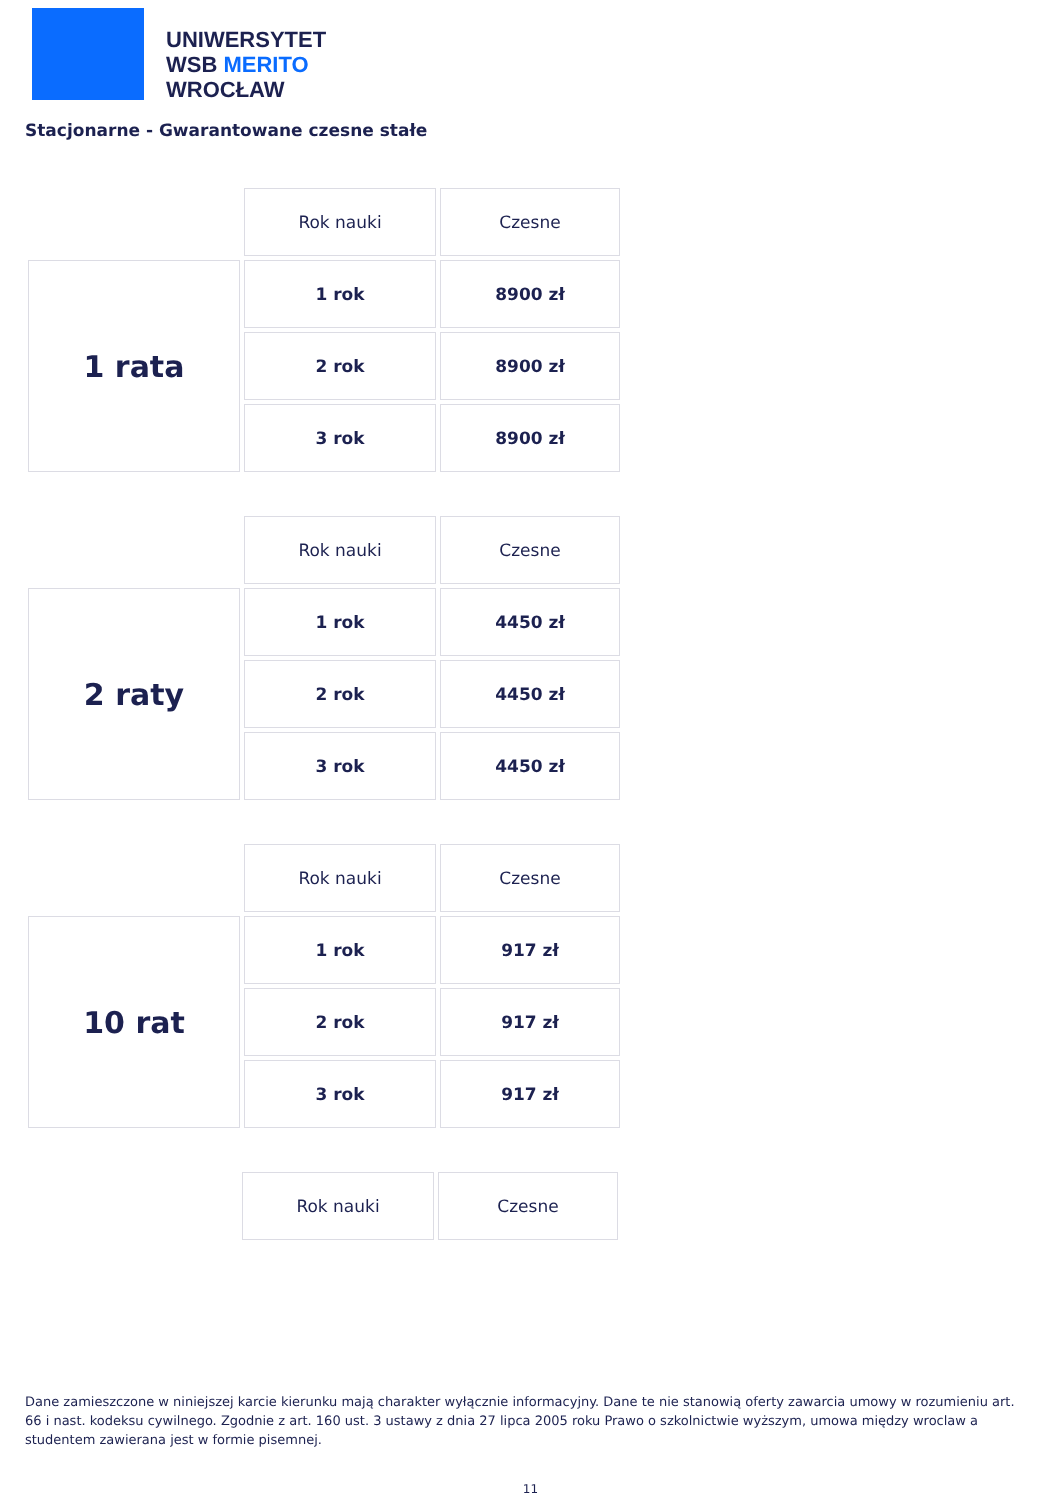UNIWERSYTET
WSB MERITO
WROCŁAW
Stacjonarne - Gwarantowane czesne stałe
| | Rok nauki | Czesne |
| 1 rata | 1 rok | 8900 zł |
| | 2 rok | 8900 zł |
| | 3 rok | 8900 zł |
| | Rok nauki | Czesne |
| 2 raty | 1 rok | 4450 zł |
| | 2 rok | 4450 zł |
| | 3 rok | 4450 zł |
| | Rok nauki | Czesne |
| 10 rat | 1 rok | 917 zł |
| | 2 rok | 917 zł |
| | 3 rok | 917 zł |
| | Rok nauki | Czesne |
Dane zamieszczone w niniejszej karcie kierunku mają charakter wyłącznie informacyjny. Dane te nie stanowią oferty zawarcia umowy w rozumieniu art. 66 i nast. kodeksu cywilnego. Zgodnie z art. 160 ust. 3 ustawy z dnia 27 lipca 2005 roku Prawo o szkolnictwie wyższym, umowa między wroclaw a studentem zawierana jest w formie pisemnej.
11